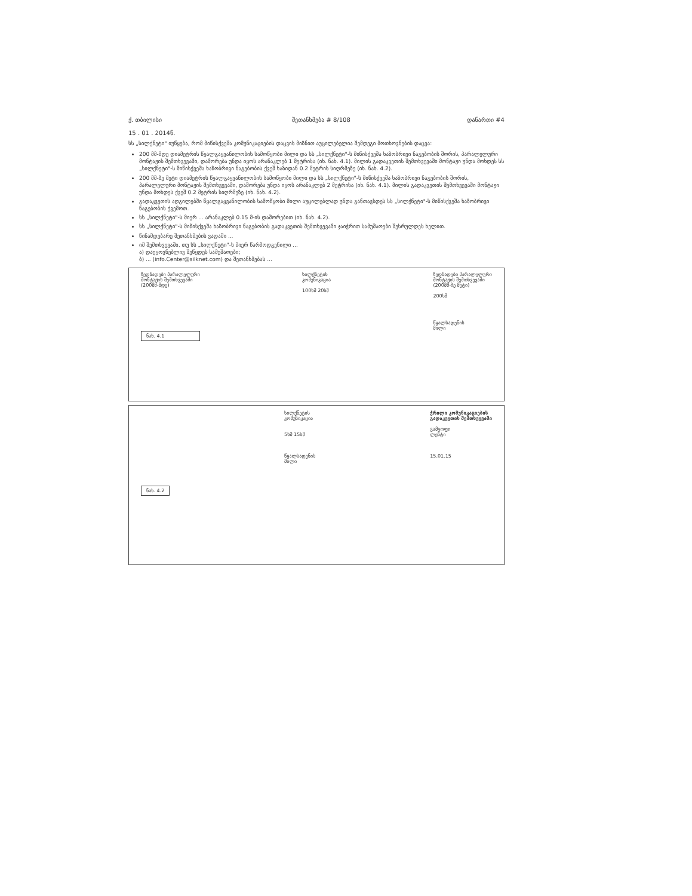ქ. თბილისი
15 . 01 . 2014წ.
შეთანხმება # 8/108 დანართი #4
სს „სილქნეტი" იუწყება, რომ მიწისქვეშა კომუნიკაციების დაცვის მიზნით აუცილებელია შემდეგი მოთხოვნების დაცვა:
200 მმ-მდე დიამეტრის წყალგაყვანილობის სამოწყობი მილი და სს „სილქნეტი"-ს მიწისქვეშა ხაზობრივი ნაგებობის შორის, პარალელური მონტაჟის შემთხვევაში, დაშორება უნდა იყოს არანაკლებ 1 მეტრისა (იხ. ნახ. 4.1). მილის გადაკვეთის შემთხვევაში მონტაჟი უნდა მოხდეს სს „სილქნეტი"-ს მიწისქვეშა ხაზობრივი ნაგებობის ქვეშ ხაზიდან 0.2 მეტრის სიღრმეზე (იხ. ნახ. 4.2).
200 მმ-ზე მეტი დიამეტრის წყალგაყვანილობის სამოწყობი მილი და სს „სილქნეტი"-ს მიწისქვეშა ხაზობრივი ნაგებობის შორის, პარალელური მონტაჟის შემთხვევაში, დაშორება უნდა იყოს არანაკლებ 2 მეტრისა (იხ. ნახ. 4.1). მილის გადაკვეთის შემთხვევაში მონტაჟი უნდა მოხდეს ქვეშ 0.2 მეტრის სიღრმეზე (იხ. ნახ. 4.2).
გადაკვეთის ადგილებში წყალგაყვანილობის სამოწყობი მილი აუცილებლად უნდა განთავსდეს სს „სილქნეტი"-ს მიწისქვეშა ხაზობრივი ნაგებობის ქვემოთ.
სს „სილქნეტი"-ს მიერ ... არანაკლებ 0.15 მ-ის დაშორებით (იხ. ნახ. 4.2).
სს „სილქნეტი"-ს მიწისქვეშა ხაზობრივი ნაგებობის გადაკვეთის შემთხვევაში ჯაიჭრით სამუშაოები შესრულდეს ხელით.
წინამდებარე შეთანხმების ვადაში ...
იმ შემთხვევაში, თუ სს „სილქნეტი"-ს მიერ წარმოდგენილი ...
ა) დაუყოვნებლივ შეწყდეს სამუშაოები;
ბ) ... (info.Center@silknet.com) და შეთანხმებას ...
ზედნადები პარალელური
მონტაჟის შემთხვევაში
(200მმ-მდე)
ნახ. 4.1
სილქნეტის
კომუნიკაცია
100სმ 20სმ
ზედნადები პარალელური
მონტაჟის შემთხვევაში
(200მმ-ზე მეტი)
200სმ
წყალსადენის
მილი
ნახ. 4.2
სილქნეტის
კომუნიკაცია
5სმ 15სმ
წყალსადენის
მილი
ჭრილი კომუნიკაციების
გადაკვეთის შემთხვევაში
გამყოფი
ლენტი
15.01.15